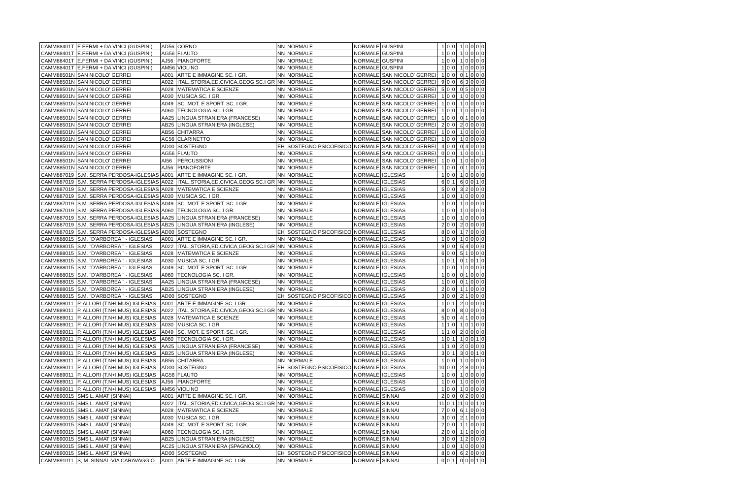| CAMM88401T | E.FERMI + DA VINCI (GUSPINI) | AD56 | CORNO | NN | NORMALE | NORMALE | GUSPINI | 1 | 0 | 0 | 1 | 0 | 0 | 0 | 0 |
| CAMM88401T | E.FERMI + DA VINCI (GUSPINI) | AG56 | FLAUTO | NN | NORMALE | NORMALE | GUSPINI | 1 | 0 | 0 | 1 | 0 | 0 | 0 | 0 |
| CAMM88401T | E.FERMI + DA VINCI (GUSPINI) | AJ56 | PIANOFORTE | NN | NORMALE | NORMALE | GUSPINI | 1 | 0 | 0 | 1 | 0 | 0 | 0 | 0 |
| CAMM88401T | E.FERMI + DA VINCI (GUSPINI) | AM56 | VIOLINO | NN | NORMALE | NORMALE | GUSPINI | 1 | 0 | 0 | 1 | 0 | 0 | 0 | 0 |
| CAMM88501N | SAN NICOLO' GERREI | A001 | ARTE E IMMAGINE SC. I GR. | NN | NORMALE | NORMALE | SAN NICOLO' GERREI | 1 | 0 | 0 | 0 | 1 | 0 | 0 | 0 |
| CAMM88501N | SAN NICOLO' GERREI | A022 | ITAL.,STORIA,ED.CIVICA,GEOG.SC.I GR | NN | NORMALE | NORMALE | SAN NICOLO' GERREI | 9 | 0 | 0 | 6 | 3 | 0 | 0 | 0 |
| CAMM88501N | SAN NICOLO' GERREI | A028 | MATEMATICA E SCIENZE | NN | NORMALE | NORMALE | SAN NICOLO' GERREI | 5 | 0 | 0 | 0 | 5 | 0 | 0 | 0 |
| CAMM88501N | SAN NICOLO' GERREI | A030 | MUSICA SC. I GR. | NN | NORMALE | NORMALE | SAN NICOLO' GERREI | 1 | 0 | 0 | 1 | 0 | 0 | 0 | 0 |
| CAMM88501N | SAN NICOLO' GERREI | A049 | SC. MOT. E SPORT. SC. I GR. | NN | NORMALE | NORMALE | SAN NICOLO' GERREI | 1 | 0 | 0 | 1 | 0 | 0 | 0 | 0 |
| CAMM88501N | SAN NICOLO' GERREI | A060 | TECNOLOGIA SC. I GR. | NN | NORMALE | NORMALE | SAN NICOLO' GERREI | 1 | 0 | 0 | 1 | 0 | 0 | 0 | 0 |
| CAMM88501N | SAN NICOLO' GERREI | AA25 | LINGUA STRANIERA (FRANCESE) | NN | NORMALE | NORMALE | SAN NICOLO' GERREI | 1 | 0 | 0 | 0 | 1 | 0 | 0 | 0 |
| CAMM88501N | SAN NICOLO' GERREI | AB25 | LINGUA STRANIERA (INGLESE) | NN | NORMALE | NORMALE | SAN NICOLO' GERREI | 2 | 0 | 0 | 2 | 0 | 0 | 0 | 0 |
| CAMM88501N | SAN NICOLO' GERREI | AB56 | CHITARRA | NN | NORMALE | NORMALE | SAN NICOLO' GERREI | 1 | 0 | 0 | 1 | 0 | 0 | 0 | 0 |
| CAMM88501N | SAN NICOLO' GERREI | AC56 | CLARINETTO | NN | NORMALE | NORMALE | SAN NICOLO' GERREI | 1 | 0 | 0 | 1 | 0 | 0 | 0 | 0 |
| CAMM88501N | SAN NICOLO' GERREI | AD00 | SOSTEGNO | EH | SOSTEGNO PSICOFISICO | NORMALE | SAN NICOLO' GERREI | 4 | 0 | 0 | 0 | 4 | 0 | 0 | 0 |
| CAMM88501N | SAN NICOLO' GERREI | AG56 | FLAUTO | NN | NORMALE | NORMALE | SAN NICOLO' GERREI | 0 | 0 | 0 | 1 | 0 | 0 | 0 | 1 |
| CAMM88501N | SAN NICOLO' GERREI | AI56 | PERCUSSIONI | NN | NORMALE | NORMALE | SAN NICOLO' GERREI | 1 | 0 | 0 | 1 | 0 | 0 | 0 | 0 |
| CAMM88501N | SAN NICOLO' GERREI | AJ56 | PIANOFORTE | NN | NORMALE | NORMALE | SAN NICOLO' GERREI | 1 | 0 | 0 | 0 | 1 | 0 | 0 | 0 |
| CAMM887019 | S.M. SERRA PERDOSA-IGLESIAS | A001 | ARTE E IMMAGINE SC. I GR. | NN | NORMALE | NORMALE | IGLESIAS | 1 | 0 | 0 | 1 | 0 | 0 | 0 | 0 |
| CAMM887019 | S.M. SERRA PERDOSA-IGLESIAS | A022 | ITAL.,STORIA,ED.CIVICA,GEOG.SC.I GR | NN | NORMALE | NORMALE | IGLESIAS | 6 | 0 | 1 | 6 | 0 | 0 | 1 | 0 |
| CAMM887019 | S.M. SERRA PERDOSA-IGLESIAS | A028 | MATEMATICA E SCIENZE | NN | NORMALE | NORMALE | IGLESIAS | 5 | 0 | 0 | 3 | 2 | 0 | 0 | 0 |
| CAMM887019 | S.M. SERRA PERDOSA-IGLESIAS | A030 | MUSICA SC. I GR. | NN | NORMALE | NORMALE | IGLESIAS | 1 | 0 | 0 | 1 | 0 | 0 | 0 | 0 |
| CAMM887019 | S.M. SERRA PERDOSA-IGLESIAS | A049 | SC. MOT. E SPORT. SC. I GR. | NN | NORMALE | NORMALE | IGLESIAS | 1 | 0 | 0 | 1 | 0 | 0 | 0 | 0 |
| CAMM887019 | S.M. SERRA PERDOSA-IGLESIAS | A060 | TECNOLOGIA SC. I GR. | NN | NORMALE | NORMALE | IGLESIAS | 1 | 0 | 0 | 1 | 0 | 0 | 0 | 0 |
| CAMM887019 | S.M. SERRA PERDOSA-IGLESIAS | AA25 | LINGUA STRANIERA (FRANCESE) | NN | NORMALE | NORMALE | IGLESIAS | 1 | 0 | 0 | 1 | 0 | 0 | 0 | 0 |
| CAMM887019 | S.M. SERRA PERDOSA-IGLESIAS | AB25 | LINGUA STRANIERA (INGLESE) | NN | NORMALE | NORMALE | IGLESIAS | 2 | 0 | 0 | 2 | 0 | 0 | 0 | 0 |
| CAMM887019 | S.M. SERRA PERDOSA-IGLESIAS | AD00 | SOSTEGNO | EH | SOSTEGNO PSICOFISICO | NORMALE | IGLESIAS | 8 | 0 | 0 | 1 | 7 | 0 | 0 | 0 |
| CAMM888015 | S.M. "D'ARBOREA " - IGLESIAS | A001 | ARTE E IMMAGINE SC. I GR. | NN | NORMALE | NORMALE | IGLESIAS | 1 | 0 | 0 | 1 | 0 | 0 | 0 | 0 |
| CAMM888015 | S.M. "D'ARBOREA " - IGLESIAS | A022 | ITAL.,STORIA,ED.CIVICA,GEOG.SC.I GR | NN | NORMALE | NORMALE | IGLESIAS | 9 | 0 | 0 | 5 | 4 | 0 | 0 | 0 |
| CAMM888015 | S.M. "D'ARBOREA " - IGLESIAS | A028 | MATEMATICA E SCIENZE | NN | NORMALE | NORMALE | IGLESIAS | 6 | 0 | 0 | 5 | 1 | 0 | 0 | 0 |
| CAMM888015 | S.M. "D'ARBOREA " - IGLESIAS | A030 | MUSICA SC. I GR. | NN | NORMALE | NORMALE | IGLESIAS | 1 | 0 | 1 | 0 | 1 | 0 | 1 | 0 |
| CAMM888015 | S.M. "D'ARBOREA " - IGLESIAS | A049 | SC. MOT. E SPORT. SC. I GR. | NN | NORMALE | NORMALE | IGLESIAS | 1 | 0 | 0 | 1 | 0 | 0 | 0 | 0 |
| CAMM888015 | S.M. "D'ARBOREA " - IGLESIAS | A060 | TECNOLOGIA SC. I GR. | NN | NORMALE | NORMALE | IGLESIAS | 1 | 0 | 0 | 0 | 1 | 0 | 0 | 0 |
| CAMM888015 | S.M. "D'ARBOREA " - IGLESIAS | AA25 | LINGUA STRANIERA (FRANCESE) | NN | NORMALE | NORMALE | IGLESIAS | 1 | 0 | 0 | 0 | 1 | 0 | 0 | 0 |
| CAMM888015 | S.M. "D'ARBOREA " - IGLESIAS | AB25 | LINGUA STRANIERA (INGLESE) | NN | NORMALE | NORMALE | IGLESIAS | 2 | 0 | 0 | 1 | 1 | 0 | 0 | 0 |
| CAMM888015 | S.M. "D'ARBOREA " - IGLESIAS | AD00 | SOSTEGNO | EH | SOSTEGNO PSICOFISICO | NORMALE | IGLESIAS | 3 | 0 | 0 | 2 | 1 | 0 | 0 | 0 |
| CAMM889011 | P. ALLORI (T.N+I.MUS) IGLESIAS | A001 | ARTE E IMMAGINE SC. I GR. | NN | NORMALE | NORMALE | IGLESIAS | 1 | 0 | 1 | 2 | 0 | 0 | 0 | 0 |
| CAMM889011 | P. ALLORI (T.N+I.MUS) IGLESIAS | A022 | ITAL.,STORIA,ED.CIVICA,GEOG.SC.I GR | NN | NORMALE | NORMALE | IGLESIAS | 8 | 0 | 0 | 8 | 0 | 0 | 0 | 0 |
| CAMM889011 | P. ALLORI (T.N+I.MUS) IGLESIAS | A028 | MATEMATICA E SCIENZE | NN | NORMALE | NORMALE | IGLESIAS | 5 | 0 | 0 | 4 | 1 | 0 | 0 | 0 |
| CAMM889011 | P. ALLORI (T.N+I.MUS) IGLESIAS | A030 | MUSICA SC. I GR. | NN | NORMALE | NORMALE | IGLESIAS | 1 | 1 | 0 | 1 | 0 | 1 | 0 | 0 |
| CAMM889011 | P. ALLORI (T.N+I.MUS) IGLESIAS | A049 | SC. MOT. E SPORT. SC. I GR. | NN | NORMALE | NORMALE | IGLESIAS | 1 | 1 | 0 | 2 | 0 | 0 | 0 | 0 |
| CAMM889011 | P. ALLORI (T.N+I.MUS) IGLESIAS | A060 | TECNOLOGIA SC. I GR. | NN | NORMALE | NORMALE | IGLESIAS | 1 | 0 | 1 | 1 | 0 | 0 | 1 | 0 |
| CAMM889011 | P. ALLORI (T.N+I.MUS) IGLESIAS | AA25 | LINGUA STRANIERA (FRANCESE) | NN | NORMALE | NORMALE | IGLESIAS | 1 | 1 | 0 | 2 | 0 | 0 | 0 | 0 |
| CAMM889011 | P. ALLORI (T.N+I.MUS) IGLESIAS | AB25 | LINGUA STRANIERA (INGLESE) | NN | NORMALE | NORMALE | IGLESIAS | 3 | 0 | 1 | 3 | 0 | 0 | 1 | 0 |
| CAMM889011 | P. ALLORI (T.N+I.MUS) IGLESIAS | AB56 | CHITARRA | NN | NORMALE | NORMALE | IGLESIAS | 1 | 0 | 0 | 1 | 0 | 0 | 0 | 0 |
| CAMM889011 | P. ALLORI (T.N+I.MUS) IGLESIAS | AD00 | SOSTEGNO | EH | SOSTEGNO PSICOFISICO | NORMALE | IGLESIAS | 10 | 0 | 0 | 2 | 8 | 0 | 0 | 0 |
| CAMM889011 | P. ALLORI (T.N+I.MUS) IGLESIAS | AG56 | FLAUTO | NN | NORMALE | NORMALE | IGLESIAS | 1 | 0 | 0 | 1 | 0 | 0 | 0 | 0 |
| CAMM889011 | P. ALLORI (T.N+I.MUS) IGLESIAS | AJ56 | PIANOFORTE | NN | NORMALE | NORMALE | IGLESIAS | 1 | 0 | 0 | 1 | 0 | 0 | 0 | 0 |
| CAMM889011 | P. ALLORI (T.N+I.MUS) IGLESIAS | AM56 | VIOLINO | NN | NORMALE | NORMALE | IGLESIAS | 1 | 0 | 0 | 1 | 0 | 0 | 0 | 0 |
| CAMM890015 | SMS L. AMAT (SINNAI) | A001 | ARTE E IMMAGINE SC. I GR. | NN | NORMALE | NORMALE | SINNAI | 2 | 0 | 0 | 0 | 2 | 0 | 0 | 0 |
| CAMM890015 | SMS L. AMAT (SINNAI) | A022 | ITAL.,STORIA,ED.CIVICA,GEOG.SC.I GR | NN | NORMALE | NORMALE | SINNAI | 11 | 0 | 1 | 11 | 0 | 0 | 1 | 0 |
| CAMM890015 | SMS L. AMAT (SINNAI) | A028 | MATEMATICA E SCIENZE | NN | NORMALE | NORMALE | SINNAI | 7 | 0 | 0 | 6 | 1 | 0 | 0 | 0 |
| CAMM890015 | SMS L. AMAT (SINNAI) | A030 | MUSICA SC. I GR. | NN | NORMALE | NORMALE | SINNAI | 3 | 0 | 0 | 2 | 1 | 0 | 0 | 0 |
| CAMM890015 | SMS L. AMAT (SINNAI) | A049 | SC. MOT. E SPORT. SC. I GR. | NN | NORMALE | NORMALE | SINNAI | 2 | 0 | 0 | 1 | 1 | 0 | 0 | 0 |
| CAMM890015 | SMS L. AMAT (SINNAI) | A060 | TECNOLOGIA SC. I GR. | NN | NORMALE | NORMALE | SINNAI | 2 | 0 | 0 | 1 | 1 | 0 | 0 | 0 |
| CAMM890015 | SMS L. AMAT (SINNAI) | AB25 | LINGUA STRANIERA (INGLESE) | NN | NORMALE | NORMALE | SINNAI | 3 | 0 | 0 | 1 | 2 | 0 | 0 | 0 |
| CAMM890015 | SMS L. AMAT (SINNAI) | AC25 | LINGUA STRANIERA (SPAGNOLO) | NN | NORMALE | NORMALE | SINNAI | 1 | 0 | 0 | 1 | 0 | 0 | 0 | 0 |
| CAMM890015 | SMS L. AMAT (SINNAI) | AD00 | SOSTEGNO | EH | SOSTEGNO PSICOFISICO | NORMALE | SINNAI | 8 | 0 | 0 | 6 | 2 | 0 | 0 | 0 |
| CAMM891011 | S,.M. SINNAI -VIA CARAVAGGIO | A001 | ARTE E IMMAGINE SC. I GR. | NN | NORMALE | NORMALE | SINNAI | 0 | 0 | 1 | 0 | 0 | 0 | 1 | 0 |